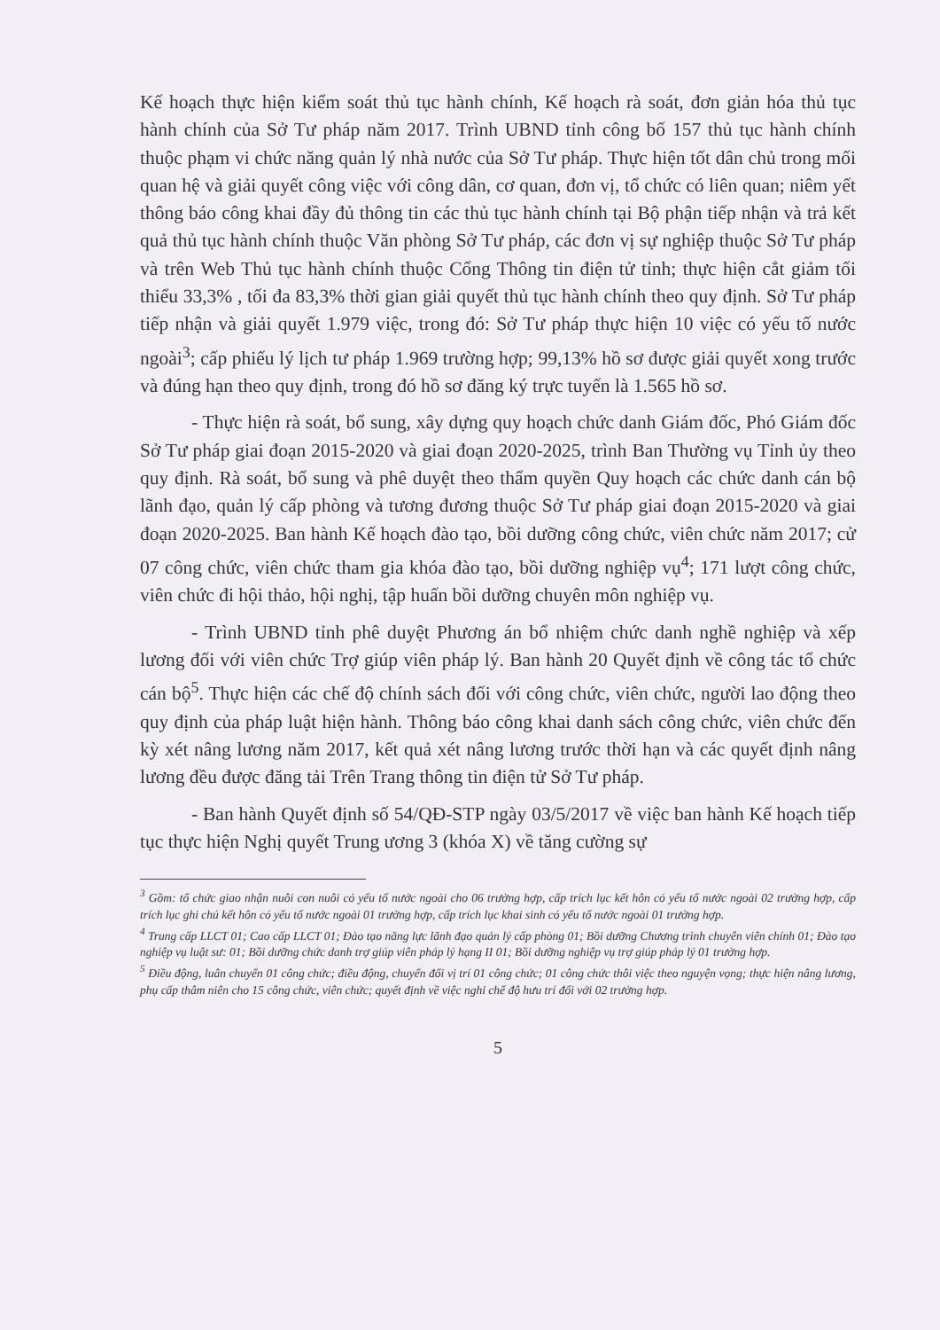Kế hoạch thực hiện kiểm soát thủ tục hành chính, Kế hoạch rà soát, đơn giản hóa thủ tục hành chính của Sở Tư pháp năm 2017. Trình UBND tỉnh công bố 157 thủ tục hành chính thuộc phạm vi chức năng quản lý nhà nước của Sở Tư pháp. Thực hiện tốt dân chủ trong mối quan hệ và giải quyết công việc với công dân, cơ quan, đơn vị, tổ chức có liên quan; niêm yết thông báo công khai đầy đủ thông tin các thủ tục hành chính tại Bộ phận tiếp nhận và trả kết quả thủ tục hành chính thuộc Văn phòng Sở Tư pháp, các đơn vị sự nghiệp thuộc Sở Tư pháp và trên Web Thủ tục hành chính thuộc Cổng Thông tin điện tử tỉnh; thực hiện cắt giảm tối thiểu 33,3% , tối đa 83,3% thời gian giải quyết thủ tục hành chính theo quy định. Sở Tư pháp tiếp nhận và giải quyết 1.979 việc, trong đó: Sở Tư pháp thực hiện 10 việc có yếu tố nước ngoài<sup>3</sup>; cấp phiếu lý lịch tư pháp 1.969 trường hợp; 99,13% hồ sơ được giải quyết xong trước và đúng hạn theo quy định, trong đó hồ sơ đăng ký trực tuyến là 1.565 hồ sơ.
- Thực hiện rà soát, bổ sung, xây dựng quy hoạch chức danh Giám đốc, Phó Giám đốc Sở Tư pháp giai đoạn 2015-2020 và giai đoạn 2020-2025, trình Ban Thường vụ Tỉnh ủy theo quy định. Rà soát, bổ sung và phê duyệt theo thẩm quyền Quy hoạch các chức danh cán bộ lãnh đạo, quản lý cấp phòng và tương đương thuộc Sở Tư pháp giai đoạn 2015-2020 và giai đoạn 2020-2025. Ban hành Kế hoạch đào tạo, bồi dưỡng công chức, viên chức năm 2017; cử 07 công chức, viên chức tham gia khóa đào tạo, bồi dưỡng nghiệp vụ<sup>4</sup>; 171 lượt công chức, viên chức đi hội thảo, hội nghị, tập huấn bồi dưỡng chuyên môn nghiệp vụ.
- Trình UBND tỉnh phê duyệt Phương án bổ nhiệm chức danh nghề nghiệp và xếp lương đối với viên chức Trợ giúp viên pháp lý. Ban hành 20 Quyết định về công tác tổ chức cán bộ<sup>5</sup>. Thực hiện các chế độ chính sách đối với công chức, viên chức, người lao động theo quy định của pháp luật hiện hành. Thông báo công khai danh sách công chức, viên chức đến kỳ xét nâng lương năm 2017, kết quả xét nâng lương trước thời hạn và các quyết định nâng lương đều được đăng tải Trên Trang thông tin điện tử Sở Tư pháp.
- Ban hành Quyết định số 54/QĐ-STP ngày 03/5/2017 về việc ban hành Kế hoạch tiếp tục thực hiện Nghị quyết Trung ương 3 (khóa X) về tăng cường sự
<sup>3</sup> Gồm: tổ chức giao nhận nuôi con nuôi có yếu tố nước ngoài cho 06 trường hợp, cấp trích lục kết hôn có yếu tố nước ngoài 02 trường hợp, cấp trích lục ghi chú kết hôn có yếu tố nước ngoài 01 trường hợp, cấp trích lục khai sinh có yếu tố nước ngoài 01 trường hợp.
<sup>4</sup> Trung cấp LLCT 01; Cao cấp LLCT 01; Đào tạo năng lực lãnh đạo quản lý cấp phòng 01; Bồi dưỡng Chương trình chuyên viên chính 01; Đào tạo nghiệp vụ luật sư: 01; Bồi dưỡng chức danh trợ giúp viên pháp lý hạng II 01; Bồi dưỡng nghiệp vụ trợ giúp pháp lý 01 trường hợp.
<sup>5</sup> Điều động, luân chuyển 01 công chức; điều động, chuyển đổi vị trí 01 công chức; 01 công chức thôi việc theo nguyện vọng; thực hiện nâng lương, phụ cấp thâm niên cho 15 công chức, viên chức; quyết định về việc nghỉ chế độ hưu trí đối với 02 trường hợp.
5